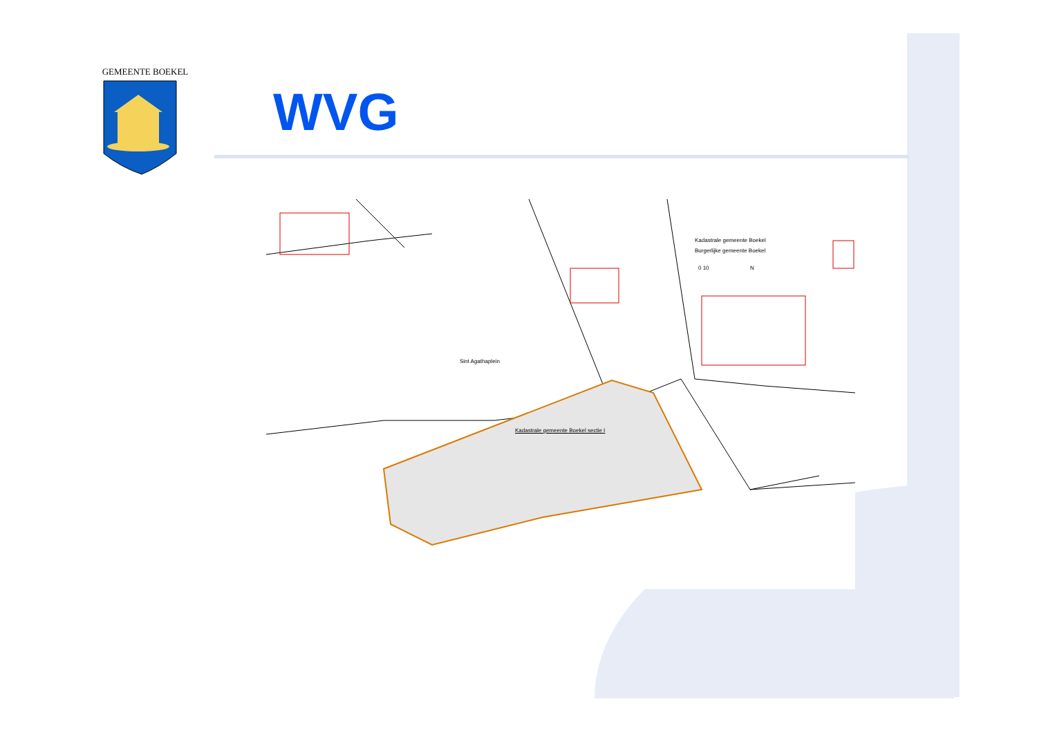GEMEENTE BOEKEL
WVG
Kadastrale gemeente Boekel
Burgerlijke gemeente Boekel
0 10 N
Kadastrale gemeente Boekel sectie I
Sint Agathaplein